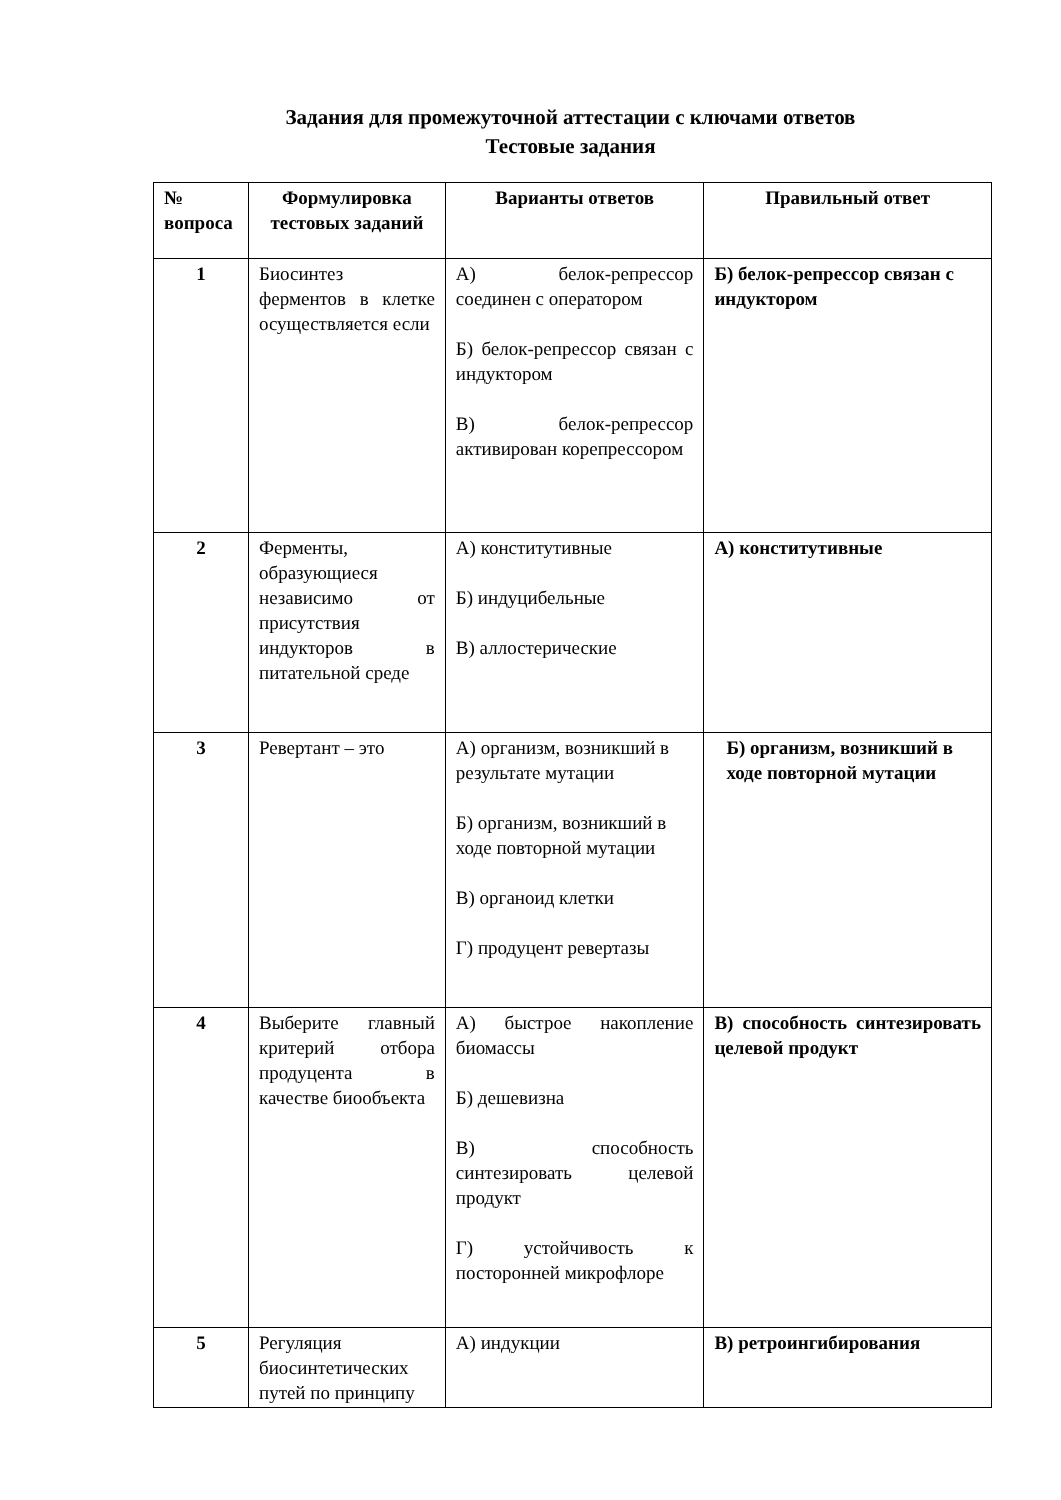Задания для промежуточной аттестации с ключами ответов
Тестовые задания
| № вопроса | Формулировка тестовых заданий | Варианты ответов | Правильный ответ |
| --- | --- | --- | --- |
| 1 | Биосинтез ферментов в клетке осуществляется если | А) белок-репрессор соединен с оператором Б) белок-репрессор связан с индуктором В) белок-репрессор активирован корепрессором | Б) белок-репрессор связан с индуктором |
| 2 | Ферменты, образующиеся независимо от присутствия индукторов в питательной среде | А) конститутивные Б) индуцибельные В) аллостерические | А) конститутивные |
| 3 | Ревертант – это | А) организм, возникший в результате мутации Б) организм, возникший в ходе повторной мутации В) органоид клетки Г) продуцент ревертазы | Б) организм, возникший в ходе повторной мутации |
| 4 | Выберите главный критерий отбора продуцента в качестве биообъекта | А) быстрое накопление биомассы Б) дешевизна В) способность синтезировать целевой продукт Г) устойчивость к посторонней микрофлоре | В) способность синтезировать целевой продукт |
| 5 | Регуляция биосинтетических путей по принципу | А) индукции | В) ретроингибирования |